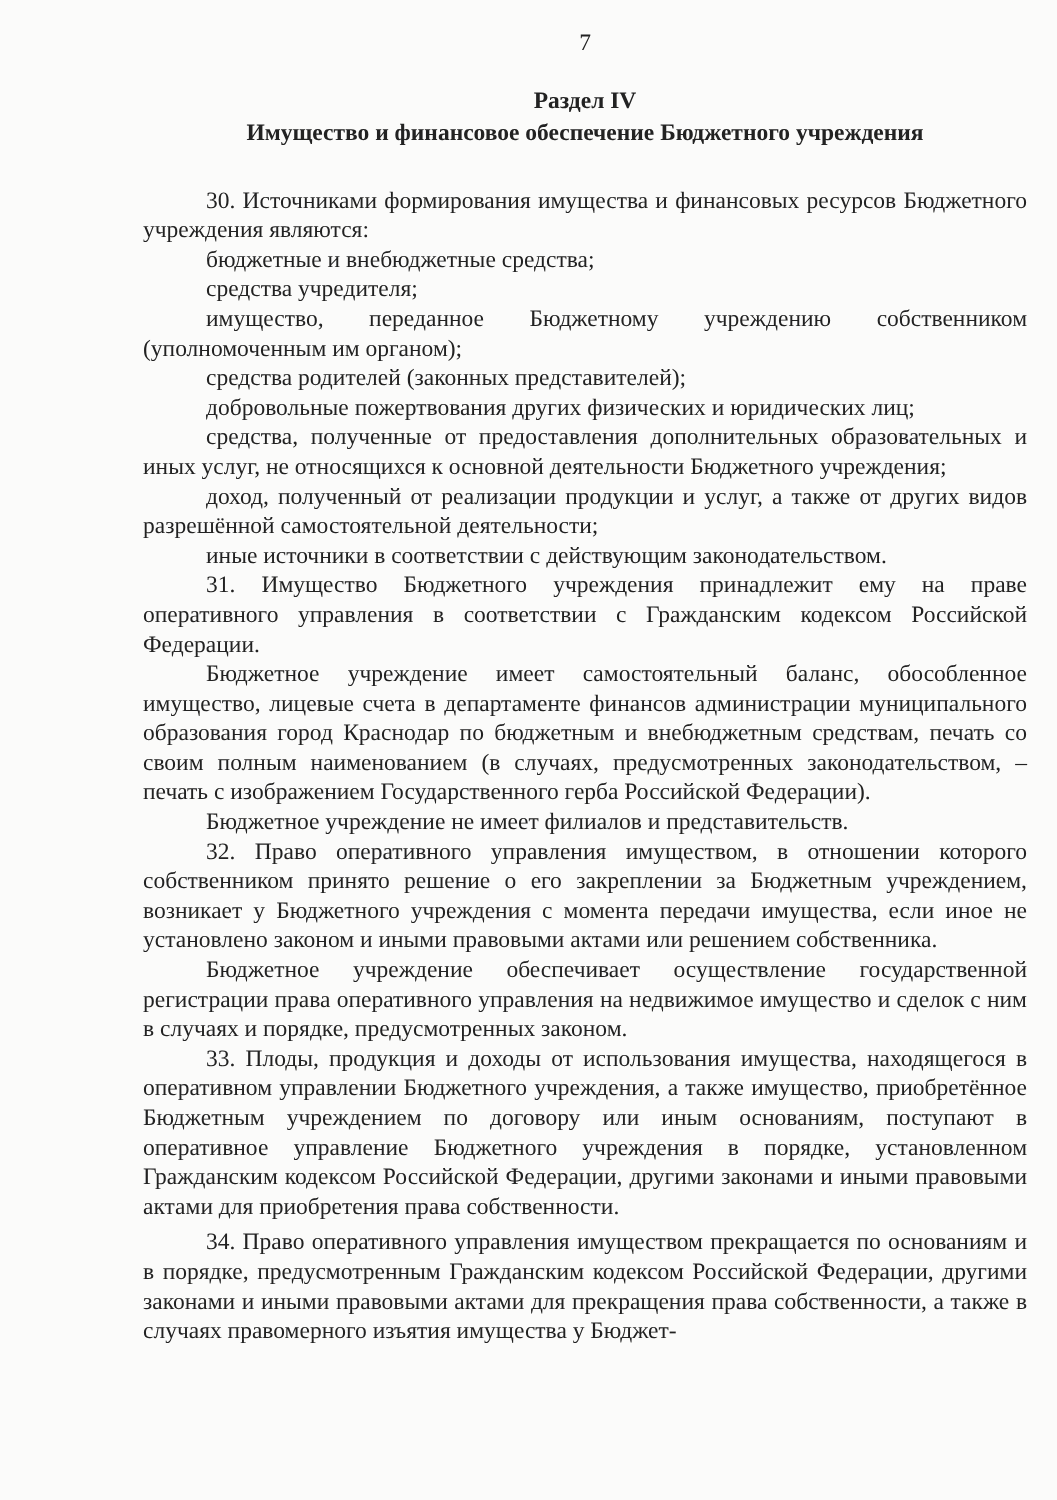7
Раздел IV
Имущество и финансовое обеспечение Бюджетного учреждения
30. Источниками формирования имущества и финансовых ресурсов Бюджетного учреждения являются:
бюджетные и внебюджетные средства;
средства учредителя;
имущество, переданное Бюджетному учреждению собственником (уполномоченным им органом);
средства родителей (законных представителей);
добровольные пожертвования других физических и юридических лиц;
средства, полученные от предоставления дополнительных образовательных и иных услуг, не относящихся к основной деятельности Бюджетного учреждения;
доход, полученный от реализации продукции и услуг, а также от других видов разрешённой самостоятельной деятельности;
иные источники в соответствии с действующим законодательством.
31. Имущество Бюджетного учреждения принадлежит ему на праве оперативного управления в соответствии с Гражданским кодексом Российской Федерации.
Бюджетное учреждение имеет самостоятельный баланс, обособленное имущество, лицевые счета в департаменте финансов администрации муниципального образования город Краснодар по бюджетным и внебюджетным средствам, печать со своим полным наименованием (в случаях, предусмотренных законодательством, – печать с изображением Государственного герба Российской Федерации).
Бюджетное учреждение не имеет филиалов и представительств.
32. Право оперативного управления имуществом, в отношении которого собственником принято решение о его закреплении за Бюджетным учреждением, возникает у Бюджетного учреждения с момента передачи имущества, если иное не установлено законом и иными правовыми актами или решением собственника.
Бюджетное учреждение обеспечивает осуществление государственной регистрации права оперативного управления на недвижимое имущество и сделок с ним в случаях и порядке, предусмотренных законом.
33. Плоды, продукция и доходы от использования имущества, находящегося в оперативном управлении Бюджетного учреждения, а также имущество, приобретённое Бюджетным учреждением по договору или иным основаниям, поступают в оперативное управление Бюджетного учреждения в порядке, установленном Гражданским кодексом Российской Федерации, другими законами и иными правовыми актами для приобретения права собственности.
34. Право оперативного управления имуществом прекращается по основаниям и в порядке, предусмотренным Гражданским кодексом Российской Федерации, другими законами и иными правовыми актами для прекращения права собственности, а также в случаях правомерного изъятия имущества у Бюджет-